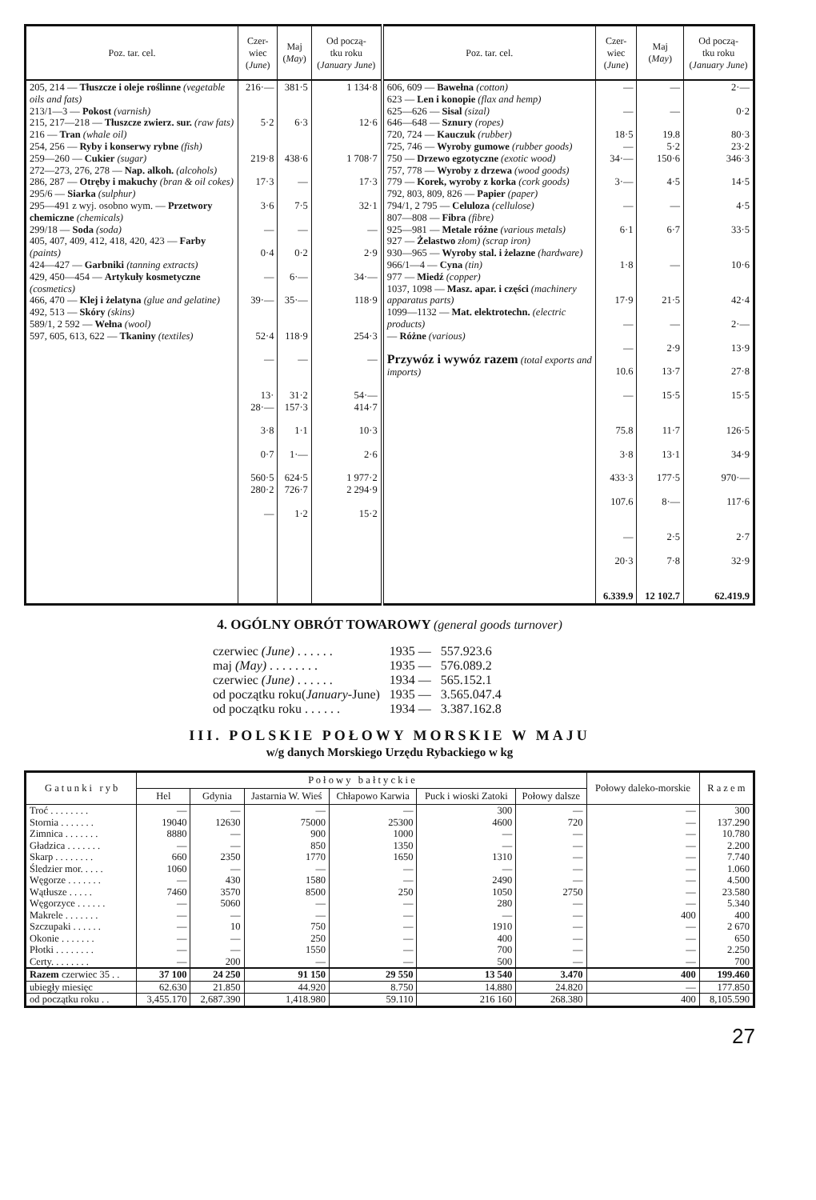| Poz. tar. cel. | Czer- wiec ( June ) | Maj ( May ) | Od począ- tku roku ( January June ) | Poz. tar. cel. | Czer- wiec ( June ) | Maj ( May ) | Od począ- tku roku ( January June ) |
| --- | --- | --- | --- | --- | --- | --- | --- |
| 205, 214 — Tłuszcze i oleje roślinne (vegetable oils and fats) 213/1—3 — Pokost (varnish) 215, 217—218 — Tłuszcze zwierz. sur. (raw fats) 216 — Tran (whale oil) 254, 256 — Ryby i konserwy rybne (fish) 259—260 — Cukier (sugar) 272—273, 276, 278 — Nap. alkoh. (alcohols) 286, 287 — Otręby i makuchy (bran & oil cokes) 295/6 — Siarka (sulphur) 295—491 z wyj. osobno wym. — Przetwory chemiczne (chemicals) 299/18 — Soda (soda) 405, 407, 409, 412, 418, 420, 423 — Farby (paints) 424—427 — Garbniki (tanning extracts) 429, 450—454 — Artykuły kosmetyczne (cosmetics) 466, 470 — Klej i żelatyna (glue and gelatine) 492, 513 — Skóry (skins) 589/1, 2 592 — Wełna (wool) 597, 605, 613, 622 — Tkaniny (textiles) | 216·— 5·2 219·8 17·3 3·6 — 0·4 — 39·— 52·4 — 13· 28·— 3·8 0·7 560·5 280·2 — | 381·5 6·3 438·6 — 7·5 — 0·2 6·— 35·— 118·9 — 31·2 157·3 1·1 1·— 624·5 726·7 1·2 | 1 134·8 12·6 1 708·7 17·3 32·1 — 2·9 34·— 118·9 254·3 — 54·— 414·7 10·3 2·6 1 977·2 2 294·9 15·2 | 606, 609 — Bawełna (cotton) 623 — Len i konopie (flax and hemp) 625—626 — Sisal (sizal) 646—648 — Sznury (ropes) 720, 724 — Kauczuk (rubber) 725, 746 — Wyroby gumowe (rubber goods) 750 — Drzewo egzotyczne (exotic wood) 757, 778 — Wyroby z drzewa (wood goods) 779 — Korek, wyroby z korka (cork goods) 792, 803, 809, 826 — Papier (paper) 794/1, 2 795 — Celuloza (cellulose) 807—808 — Fibra (fibre) 925—981 — Metale różne (various metals) 927 — Żelastwo złom) (scrap iron) 930—965 — Wyroby stal. i żelazne (hardware) 966/1—4 — Cyna (tin) 977 — Miedź (copper) 1037, 1098 — Masz. apar. i części (machinery apparatus parts) 1099—1132 — Mat. elektrotechn. (electric products) — Różne (various) Przywóz i wywóz razem (total exports and imports) | — — 18·5 — 34·— 3·— — 6·1 1·8 17·9 — — 10.6 — 75.8 3·8 433·3 107.6 — 20·3 6.339.9 | — — 19.8 5·2 150·6 4·5 — 6·7 — 21·5 — 2·9 13·7 15·5 11·7 13·1 177·5 8·— 2·5 7·8 12 102.7 | 2·— 0·2 80·3 23·2 346·3 14·5 4·5 33·5 10·6 42·4 2·— 13·9 27·8 15·5 126·5 34·9 970·— 117·6 2·7 32·9 62.419.9 |
4. OGÓLNY OBRÓT TOWAROWY (general goods turnover)
| czerwiec (June) . . . . . . | 1935 — | 557.923.6 |
| maj (May) . . . . . . . . | 1935 — | 576.089.2 |
| czerwiec (June) . . . . . . | 1934 — | 565.152.1 |
| od początku roku( January -June) | 1935 — | 3.565.047.4 |
| od początku roku . . . . . . | 1934 — | 3.387.162.8 |
III. POLSKIE POŁOWY MORSKIE W MAJU
w/g danych Morskiego Urzędu Rybackiego w kg
| G a t u n k i r y b | P o ł o w y b a ł t y c k i e | | | | | | Połowy daleko-morskie | R a z e m |
| --- | --- | --- | --- | --- | --- | --- | --- | --- |
| | Hel | Gdynia | Jastarnia W. Wieś | Chłapowo Karwia | Puck i wioski Zatoki | Połowy dalsze | | |
| Troć . . . . . . . . | — | — | — | — | 300 | — | — | 300 |
| Stornia . . . . . . . | 19040 | 12630 | 75000 | 25300 | 4600 | 720 | — | 137.290 |
| Zimnica . . . . . . . | 8880 | — | 900 | 1000 | — | — | — | 10.780 |
| Gładzica . . . . . . . | — | — | 850 | 1350 | — | — | — | 2.200 |
| Skarp . . . . . . . . | 660 | 2350 | 1770 | 1650 | 1310 | — | — | 7.740 |
| Śledzier mor. . . . . | 1060 | — | — | — | — | — | — | 1.060 |
| Węgorze . . . . . . . | — | 430 | 1580 | — | 2490 | — | — | 4.500 |
| Wątłusze . . . . . | 7460 | 3570 | 8500 | 250 | 1050 | 2750 | — | 23.580 |
| Węgorzyce . . . . . . | — | 5060 | — | — | 280 | — | — | 5.340 |
| Makrele . . . . . . . | — | — | — | — | — | — | 400 | 400 |
| Szczupaki . . . . . . | — | 10 | 750 | — | 1910 | — | — | 2 670 |
| Okonie . . . . . . . | — | — | 250 | — | 400 | — | — | 650 |
| Płotki . . . . . . . . | — | — | 1550 | — | 700 | — | — | 2.250 |
| Certy. . . . . . . . | — | 200 | — | — | 500 | — | — | 700 |
| Razem czerwiec 35 . . | 37 100 | 24 250 | 91 150 | 29 550 | 13 540 | 3.470 | 400 | 199.460 |
| ubiegły miesięc | 62.630 | 21.850 | 44.920 | 8.750 | 14.880 | 24.820 | — | 177.850 |
| od początku roku . . | 3,455.170 | 2,687.390 | 1,418.980 | 59.110 | 216 160 | 268.380 | 400 | 8,105.590 |
27